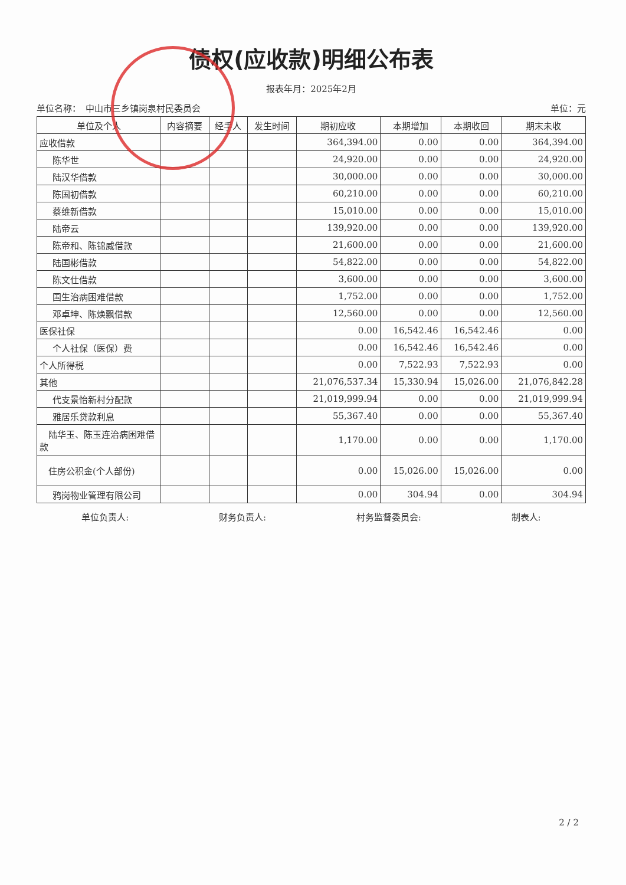债权(应收款)明细公布表
报表年月：2025年2月
单位名称：　中山市三乡镇岗泉村民委员会 单位：元
| 单位及个人 | 内容摘要 | 经手人 | 发生时间 | 期初应收 | 本期增加 | 本期收回 | 期末未收 |
| --- | --- | --- | --- | --- | --- | --- | --- |
| 应收借款 | | | | 364,394.00 | 0.00 | 0.00 | 364,394.00 |
| 陈华世 | | | | 24,920.00 | 0.00 | 0.00 | 24,920.00 |
| 陆汉华借款 | | | | 30,000.00 | 0.00 | 0.00 | 30,000.00 |
| 陈国初借款 | | | | 60,210.00 | 0.00 | 0.00 | 60,210.00 |
| 蔡维新借款 | | | | 15,010.00 | 0.00 | 0.00 | 15,010.00 |
| 陆帝云 | | | | 139,920.00 | 0.00 | 0.00 | 139,920.00 |
| 陈帝和、陈锦威借款 | | | | 21,600.00 | 0.00 | 0.00 | 21,600.00 |
| 陆国彬借款 | | | | 54,822.00 | 0.00 | 0.00 | 54,822.00 |
| 陈文仕借款 | | | | 3,600.00 | 0.00 | 0.00 | 3,600.00 |
| 国生治病困难借款 | | | | 1,752.00 | 0.00 | 0.00 | 1,752.00 |
| 邓卓坤、陈焕飘借款 | | | | 12,560.00 | 0.00 | 0.00 | 12,560.00 |
| 医保社保 | | | | 0.00 | 16,542.46 | 16,542.46 | 0.00 |
| 个人社保（医保）费 | | | | 0.00 | 16,542.46 | 16,542.46 | 0.00 |
| 个人所得税 | | | | 0.00 | 7,522.93 | 7,522.93 | 0.00 |
| 其他 | | | | 21,076,537.34 | 15,330.94 | 15,026.00 | 21,076,842.28 |
| 代支景怡新村分配款 | | | | 21,019,999.94 | 0.00 | 0.00 | 21,019,999.94 |
| 雅居乐贷款利息 | | | | 55,367.40 | 0.00 | 0.00 | 55,367.40 |
| 陆华玉、陈玉连治病困难借款 | | | | 1,170.00 | 0.00 | 0.00 | 1,170.00 |
| 住房公积金(个人部份) | | | | 0.00 | 15,026.00 | 15,026.00 | 0.00 |
| 鸦岗物业管理有限公司 | | | | 0.00 | 304.94 | 0.00 | 304.94 |
单位负责人: 财务负责人: 村务监督委员会: 制表人:
2 / 2